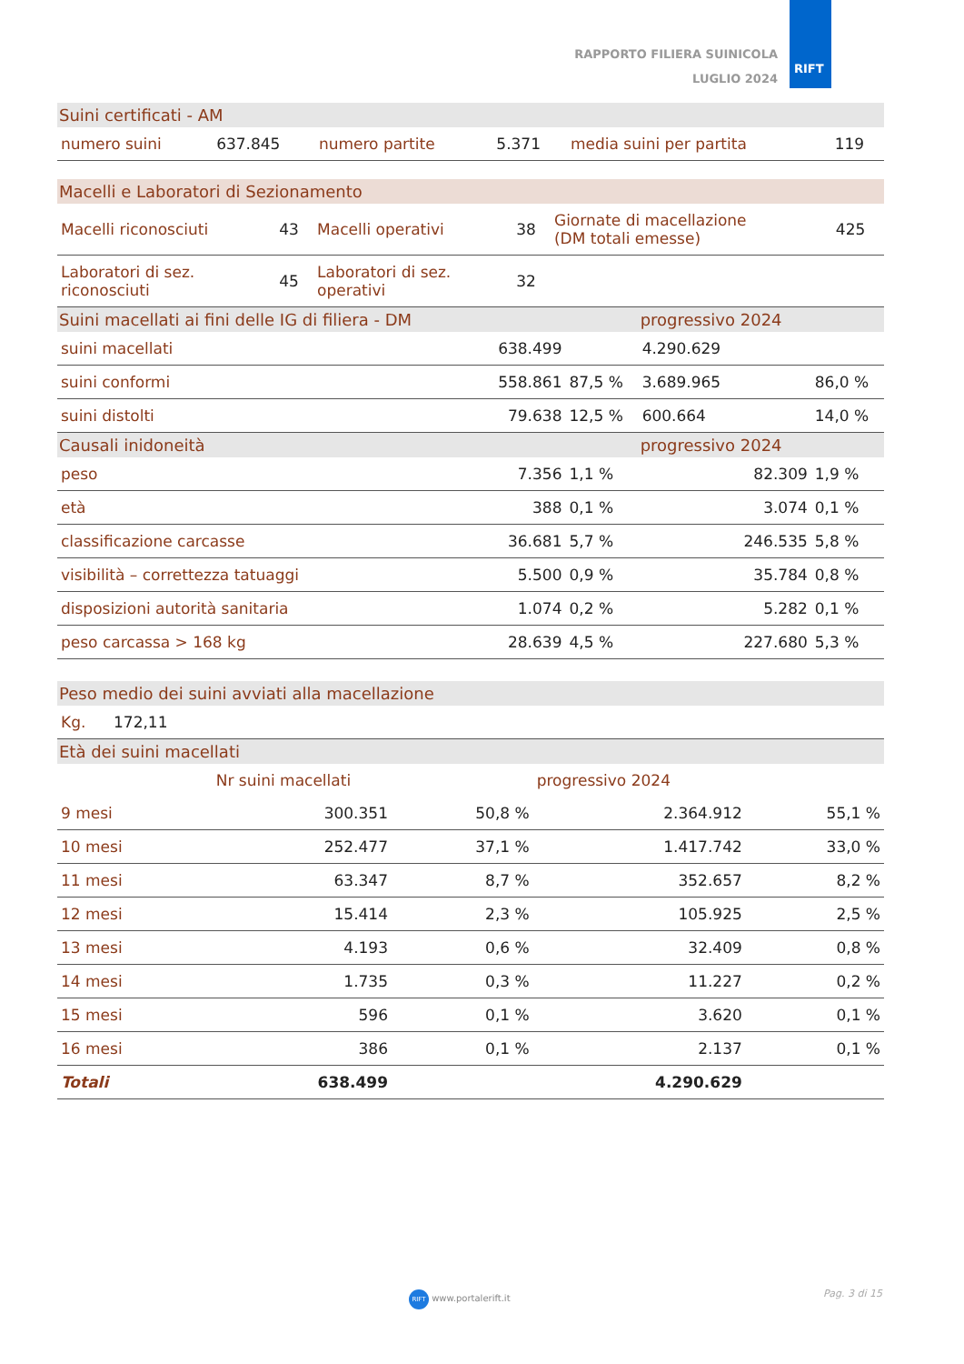RAPPORTO FILIERA SUINICOLA
LUGLIO 2024
RIFT
Suini certificati - AM
| numero suini | 637.845 | numero partite | 5.371 | media suini per partita | 119 |
Macelli e Laboratori di Sezionamento
| Macelli riconosciuti | 43 | Macelli operativi | 38 | Giornate di macellazione (DM totali emesse) | 425 |
| Laboratori di sez. riconosciuti | 45 | Laboratori di sez. operativi | 32 | | |
| Suini macellati ai fini delle IG di filiera - DM | | | progressivo 2024 | |
| --- | --- | --- | --- | --- |
| suini macellati | 638.499 | | 4.290.629 | |
| suini conformi | 558.861 | 87,5 % | 3.689.965 | 86,0 % |
| suini distolti | 79.638 | 12,5 % | 600.664 | 14,0 % |
| Causali inidoneità | | | progressivo 2024 | |
| peso | 7.356 | 1,1 % | 82.309 | 1,9 % |
| età | 388 | 0,1 % | 3.074 | 0,1 % |
| classificazione carcasse | 36.681 | 5,7 % | 246.535 | 5,8 % |
| visibilità – correttezza tatuaggi | 5.500 | 0,9 % | 35.784 | 0,8 % |
| disposizioni autorità sanitaria | 1.074 | 0,2 % | 5.282 | 0,1 % |
| peso carcassa > 168 kg | 28.639 | 4,5 % | 227.680 | 5,3 % |
Peso medio dei suini avviati alla macellazione
| Kg. | 172,11 |
Età dei suini macellati
| | Nr suini macellati | | progressivo 2024 | |
| --- | --- | --- | --- | --- |
| 9 mesi | 300.351 | 50,8 % | 2.364.912 | 55,1 % |
| 10 mesi | 252.477 | 37,1 % | 1.417.742 | 33,0 % |
| 11 mesi | 63.347 | 8,7 % | 352.657 | 8,2 % |
| 12 mesi | 15.414 | 2,3 % | 105.925 | 2,5 % |
| 13 mesi | 4.193 | 0,6 % | 32.409 | 0,8 % |
| 14 mesi | 1.735 | 0,3 % | 11.227 | 0,2 % |
| 15 mesi | 596 | 0,1 % | 3.620 | 0,1 % |
| 16 mesi | 386 | 0,1 % | 2.137 | 0,1 % |
| Totali | 638.499 | | 4.290.629 | |
RIFT www.portalerift.it Pag. 3 di 15